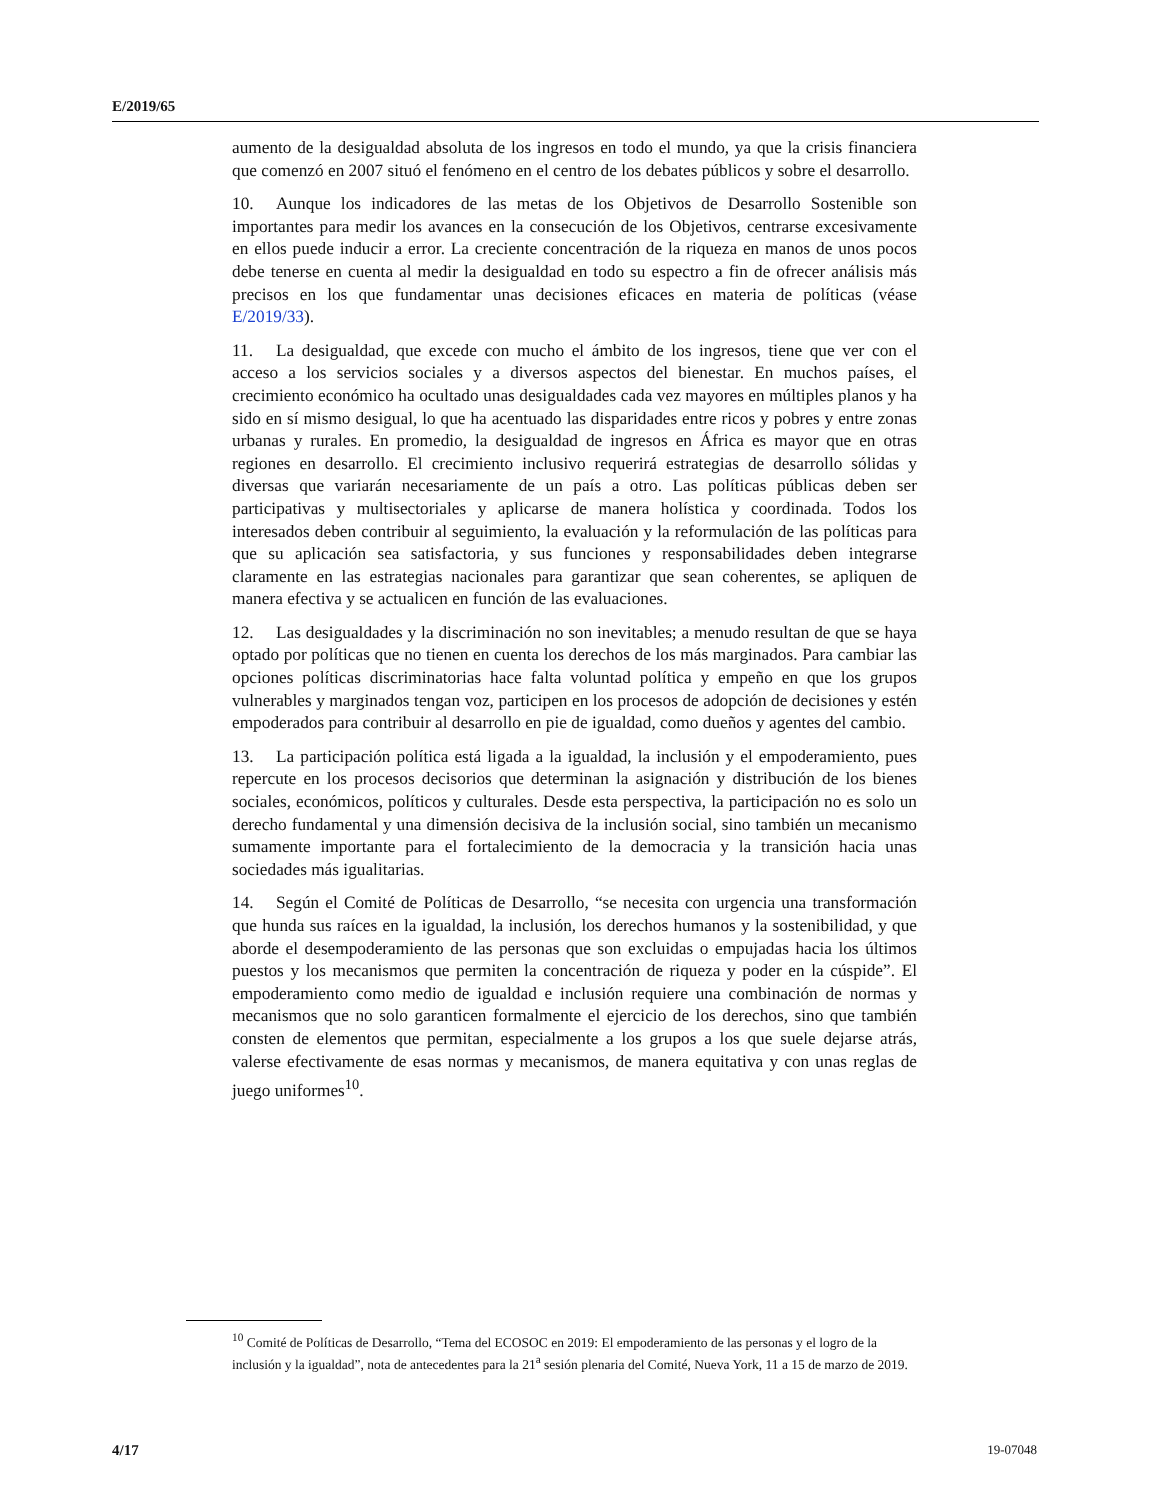E/2019/65
aumento de la desigualdad absoluta de los ingresos en todo el mundo, ya que la crisis financiera que comenzó en 2007 situó el fenómeno en el centro de los debates públicos y sobre el desarrollo.
10. Aunque los indicadores de las metas de los Objetivos de Desarrollo Sostenible son importantes para medir los avances en la consecución de los Objetivos, centrarse excesivamente en ellos puede inducir a error. La creciente concentración de la riqueza en manos de unos pocos debe tenerse en cuenta al medir la desigualdad en todo su espectro a fin de ofrecer análisis más precisos en los que fundamentar unas decisiones eficaces en materia de políticas (véase E/2019/33).
11. La desigualdad, que excede con mucho el ámbito de los ingresos, tiene que ver con el acceso a los servicios sociales y a diversos aspectos del bienestar. En muchos países, el crecimiento económico ha ocultado unas desigualdades cada vez mayores en múltiples planos y ha sido en sí mismo desigual, lo que ha acentuado las disparidades entre ricos y pobres y entre zonas urbanas y rurales. En promedio, la desigualdad de ingresos en África es mayor que en otras regiones en desarrollo. El crecimiento inclusivo requerirá estrategias de desarrollo sólidas y diversas que variarán necesariamente de un país a otro. Las políticas públicas deben ser participativas y multisectoriales y aplicarse de manera holística y coordinada. Todos los interesados deben contribuir al seguimiento, la evaluación y la reformulación de las políticas para que su aplicación sea satisfactoria, y sus funciones y responsabilidades deben integrarse claramente en las estrategias nacionales para garantizar que sean coherentes, se apliquen de manera efectiva y se actualicen en función de las evaluaciones.
12. Las desigualdades y la discriminación no son inevitables; a menudo resultan de que se haya optado por políticas que no tienen en cuenta los derechos de los más marginados. Para cambiar las opciones políticas discriminatorias hace falta voluntad política y empeño en que los grupos vulnerables y marginados tengan voz, participen en los procesos de adopción de decisiones y estén empoderados para contribuir al desarrollo en pie de igualdad, como dueños y agentes del cambio.
13. La participación política está ligada a la igualdad, la inclusión y el empoderamiento, pues repercute en los procesos decisorios que determinan la asignación y distribución de los bienes sociales, económicos, políticos y culturales. Desde esta perspectiva, la participación no es solo un derecho fundamental y una dimensión decisiva de la inclusión social, sino también un mecanismo sumamente importante para el fortalecimiento de la democracia y la transición hacia unas sociedades más igualitarias.
14. Según el Comité de Políticas de Desarrollo, “se necesita con urgencia una transformación que hunda sus raíces en la igualdad, la inclusión, los derechos humanos y la sostenibilidad, y que aborde el desempoderamiento de las personas que son excluidas o empujadas hacia los últimos puestos y los mecanismos que permiten la concentración de riqueza y poder en la cúspide”. El empoderamiento como medio de igualdad e inclusión requiere una combinación de normas y mecanismos que no solo garanticen formalmente el ejercicio de los derechos, sino que también consten de elementos que permitan, especialmente a los grupos a los que suele dejarse atrás, valerse efectivamente de esas normas y mecanismos, de manera equitativa y con unas reglas de juego uniformes<sup>10</sup>.
<sup>10</sup> Comité de Políticas de Desarrollo, “Tema del ECOSOC en 2019: El empoderamiento de las personas y el logro de la inclusión y la igualdad”, nota de antecedentes para la 21<sup>a</sup> sesión plenaria del Comité, Nueva York, 11 a 15 de marzo de 2019.
4/17 19-07048